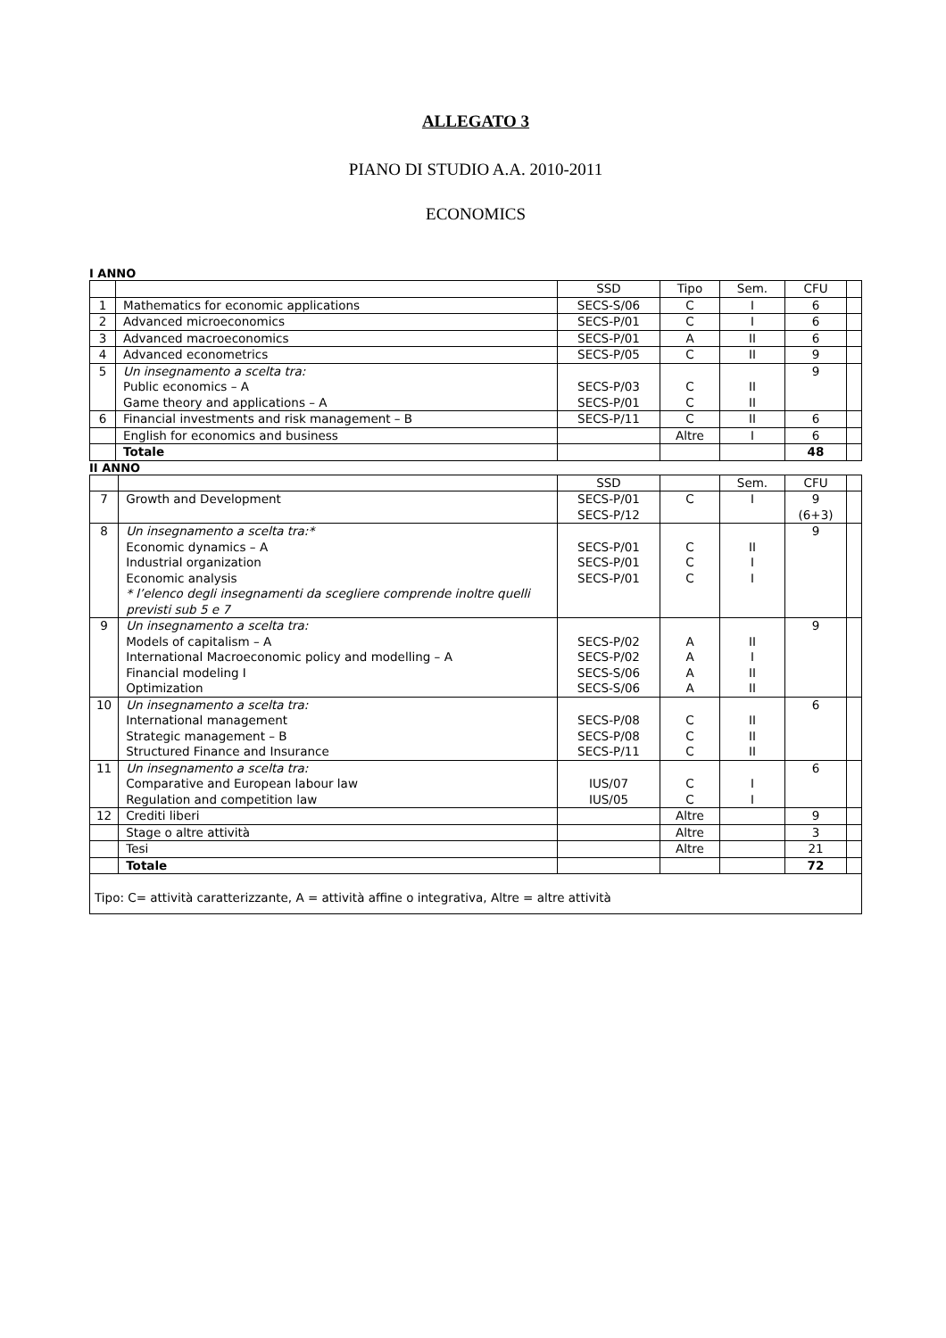ALLEGATO 3
PIANO DI STUDIO A.A. 2010-2011
ECONOMICS
I ANNO
| | | SSD | Tipo | Sem. | CFU | |
| 1 | Mathematics for economic applications | SECS-S/06 | C | I | 6 | |
| 2 | Advanced microeconomics | SECS-P/01 | C | I | 6 | |
| 3 | Advanced macroeconomics | SECS-P/01 | A | II | 6 | |
| 4 | Advanced econometrics | SECS-P/05 | C | II | 9 | |
| 5 | Un insegnamento a scelta tra: Public economics – A Game theory and applications – A | SECS-P/03 SECS-P/01 | C C | II II | 9 | |
| 6 | Financial investments and risk management – B | SECS-P/11 | C | II | 6 | |
| | English for economics and business | | Altre | I | 6 | |
| | Totale | | | | 48 | |
II ANNO
| | | SSD | | Sem. | CFU | |
| 7 | Growth and Development | SECS-P/01 SECS-P/12 | C | I | 9 (6+3) | |
| 8 | Un insegnamento a scelta tra:* Economic dynamics – A Industrial organization Economic analysis * l’elenco degli insegnamenti da scegliere comprende inoltre quelli previsti sub 5 e 7 | SECS-P/01 SECS-P/01 SECS-P/01 | C C C | II I I | 9 | |
| 9 | Un insegnamento a scelta tra: Models of capitalism – A International Macroeconomic policy and modelling – A Financial modeling I Optimization | SECS-P/02 SECS-P/02 SECS-S/06 SECS-S/06 | A A A A | II I II II | 9 | |
| 10 | Un insegnamento a scelta tra: International management Strategic management – B Structured Finance and Insurance | SECS-P/08 SECS-P/08 SECS-P/11 | C C C | II II II | 6 | |
| 11 | Un insegnamento a scelta tra: Comparative and European labour law Regulation and competition law | IUS/07 IUS/05 | C C | I I | 6 | |
| 12 | Crediti liberi | | Altre | | 9 | |
| | Stage o altre attività | | Altre | | 3 | |
| | Tesi | | Altre | | 21 | |
| | Totale | | | | 72 | |
| Tipo: C= attività caratterizzante, A = attività affine o integrativa, Altre = altre attività | | | | | | |